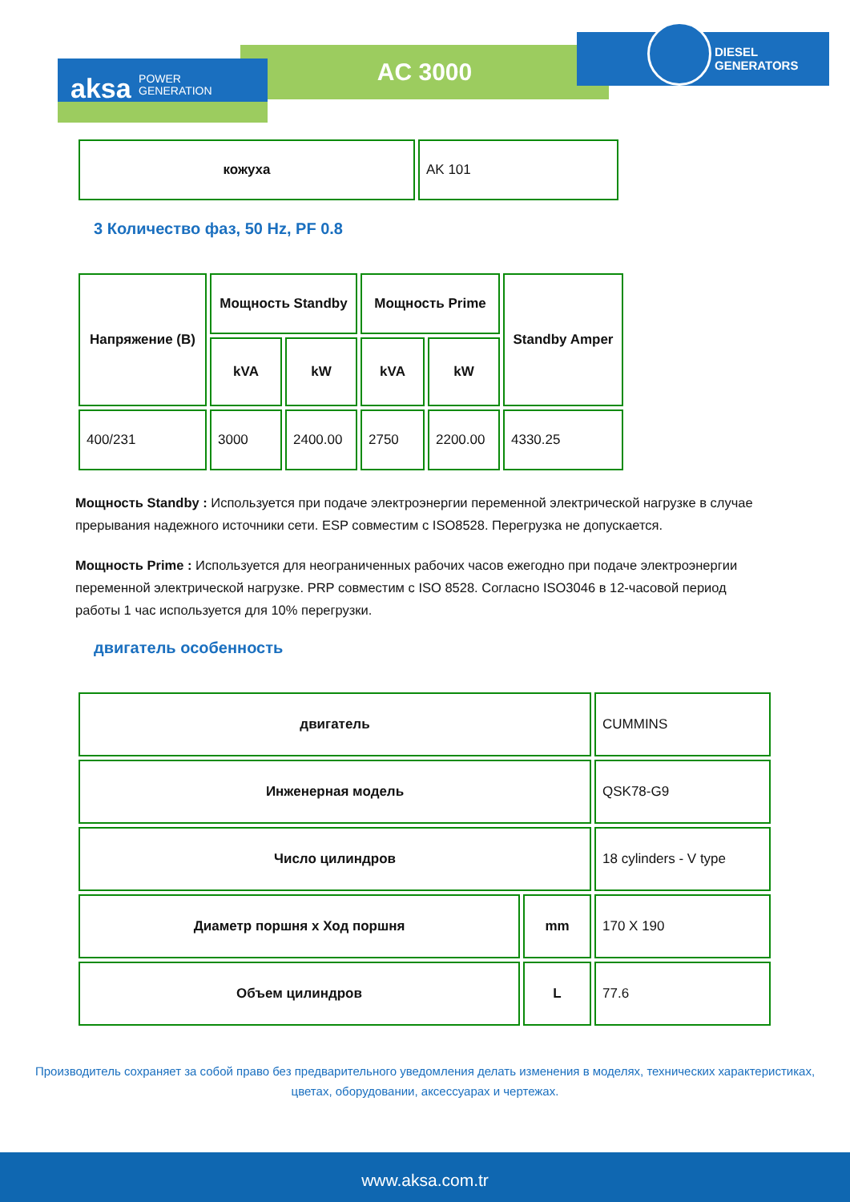AC 3000
DIESEL
GENERATORS
aksa POWER
GENERATION
| кожуха | AK 101 |
3 Количество фаз, 50 Hz, PF 0.8
| Напряжение (В) | Мощность Standby | | Мощность Prime | | Standby Amper |
| --- | --- | --- | --- | --- | --- |
| | kVA | kW | kVA | kW | |
| 400/231 | 3000 | 2400.00 | 2750 | 2200.00 | 4330.25 |
Мощность Standby : Используется при подаче электроэнергии переменной электрической нагрузке в случае прерывания надежного источники сети. ESP совместим с ISO8528. Перегрузка не допускается.
Мощность Prime : Используется для неограниченных рабочих часов ежегодно при подаче электроэнергии переменной электрической нагрузке. PRP совместим с ISO 8528. Согласно ISO3046 в 12-часовой период работы 1 час используется для 10% перегрузки.
двигатель особенность
| двигатель | | CUMMINS |
| Инженерная модель | | QSK78-G9 |
| Число цилиндров | | 18 cylinders - V type |
| Диаметр поршня x Ход поршня | mm | 170 X 190 |
| Объем цилиндров | L | 77.6 |
Производитель сохраняет за собой право без предварительного уведомления делать изменения в моделях, технических характеристиках, цветах, оборудовании, аксессуарах и чертежах.
www.aksa.com.tr